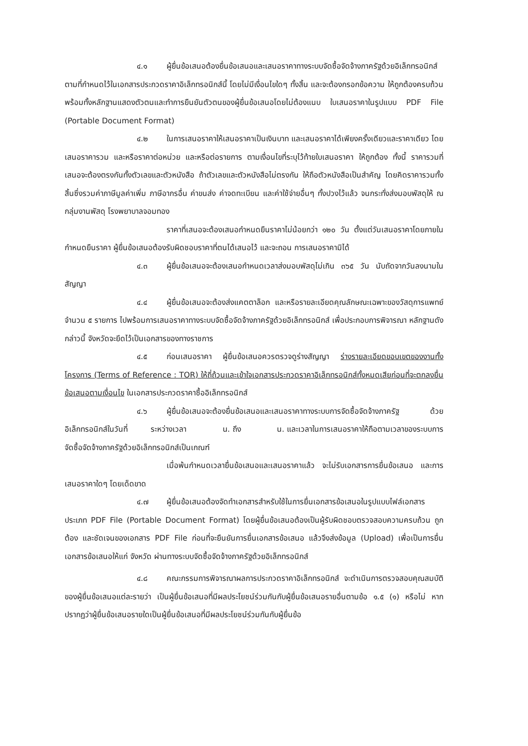๔.๑ ผู้ยื่นข้อเสนอต้องยื่นข้อเสนอและเสนอราคาทางระบบจัดซื้อจัดจ้างภาครัฐด้วยอิเล็กทรอนิกส์ตามที่กำหนดไว้ในเอกสารประกวดราคาอิเล็กทรอนิกส์นี้ โดยไม่มีเงื่อนไขใดๆ ทั้งสิ้น และจะต้องกรอกข้อความ ให้ถูกต้องครบถ้วน พร้อมทั้งหลักฐานแสดงตัวตนและทำการยืนยันตัวตนของผู้ยื่นข้อเสนอโดยไม่ต้องแนบ ใบเสนอราคาในรูปแบบ PDF File (Portable Document Format)
๔.๒ ในการเสนอราคาให้เสนอราคาเป็นเงินบาท และเสนอราคาได้เพียงครั้งเดียวและราคาเดียว โดยเสนอราคารวม และหรือราคาต่อหน่วย และหรือต่อรายการ ตามเงื่อนไขที่ระบุไว้ท้ายใบเสนอราคา ให้ถูกต้อง ทั้งนี้ ราคารวมที่เสนอจะต้องตรงกันทั้งตัวเลขและตัวหนังสือ ถ้าตัวเลขและตัวหนังสือไม่ตรงกัน ให้ถือตัวหนังสือเป็นสำคัญ โดยคิดราคารวมทั้งสิ้นซึ่งรวมค่าภาษีมูลค่าเพิ่ม ภาษีอากรอื่น ค่าขนส่ง ค่าจดทะเบียน และค่าใช้จ่ายอื่นๆ ทั้งปวงไว้แล้ว จนกระทั่งส่งมอบพัสดุให้ ณ กลุ่มงานพัสดุ โรงพยาบาลจอมทอง
ราคาที่เสนอจะต้องเสนอกำหนดยืนราคาไม่น้อยกว่า ๑๒๐ วัน ตั้งแต่วันเสนอราคาโดยภายในกำหนดยืนราคา ผู้ยื่นข้อเสนอต้องรับผิดชอบราคาที่ตนได้เสนอไว้ และจะถอน การเสนอราคามิได้
๔.๓ ผู้ยื่นข้อเสนอจะต้องเสนอกำหนดเวลาส่งมอบพัสดุไม่เกิน ๓๖๕ วัน นับถัดจากวันลงนามในสัญญา
๔.๔ ผู้ยื่นข้อเสนอจะต้องส่งแคตตาล็อก และหรือรายละเอียดคุณลักษณะเฉพาะของวัสดุการแพทย์ จำนวน ๕ รายการ ไปพร้อมการเสนอราคาทางระบบจัดซื้อจัดจ้างภาครัฐด้วยอิเล็กทรอนิกส์ เพื่อประกอบการพิจารณา หลักฐานดังกล่าวนี้ จังหวัดจะยึดไว้เป็นเอกสารของทางราชการ
๔.๕ ก่อนเสนอราคา ผู้ยื่นข้อเสนอควรตรวจดูร่างสัญญา ร่างรายละเอียดขอบเขตของงานทั้งโครงการ (Terms of Reference : TOR) ให้ถี่ถ้วนและเข้าใจเอกสารประกวดราคาอิเล็กทรอนิกส์ทั้งหมดเสียก่อนที่จะตกลงยื่นข้อเสนอตามเงื่อนไข ในเอกสารประกวดราคาซื้ออิเล็กทรอนิกส์
๔.๖ ผู้ยื่นข้อเสนอจะต้องยื่นข้อเสนอและเสนอราคาทางระบบการจัดซื้อจัดจ้างภาครัฐ ด้วยอิเล็กทรอนิกส์ในวันที่ ระหว่างเวลา น. ถึง น. และเวลาในการเสนอราคาให้ถือตามเวลาของระบบการจัดซื้อจัดจ้างภาครัฐด้วยอิเล็กทรอนิกส์เป็นเกณฑ์
เมื่อพ้นกำหนดเวลายื่นข้อเสนอและเสนอราคาแล้ว จะไม่รับเอกสารการยื่นข้อเสนอ และการเสนอราคาใดๆ โดยเด็ดขาด
๔.๗ ผู้ยื่นข้อเสนอต้องจัดทำเอกสารสำหรับใช้ในการยื่นเอกสารข้อเสนอในรูปแบบไฟล์เอกสารประเภท PDF File (Portable Document Format) โดยผู้ยื่นข้อเสนอต้องเป็นผู้รับผิดชอบตรวจสอบความครบถ้วน ถูกต้อง และชัดเจนของเอกสาร PDF File ก่อนที่จะยืนยันการยื่นเอกสารข้อเสนอ แล้วจึงส่งข้อมูล (Upload) เพื่อเป็นการยื่นเอกสารข้อเสนอให้แก่ จังหวัด ผ่านทางระบบจัดซื้อจัดจ้างภาครัฐด้วยอิเล็กทรอนิกส์
๔.๘ คณะกรรมการพิจารณาผลการประกวดราคาอิเล็กทรอนิกส์ จะดำเนินการตรวจสอบคุณสมบัติของผู้ยื่นข้อเสนอแต่ละรายว่า เป็นผู้ยื่นข้อเสนอที่มีผลประโยชน์ร่วมกันกับผู้ยื่นข้อเสนอรายอื่นตามข้อ ๑.๕ (๑) หรือไม่ หากปรากฏว่าผู้ยื่นข้อเสนอรายใดเป็นผู้ยื่นข้อเสนอที่มีผลประโยชน์ร่วมกันกับผู้ยื่นข้อ